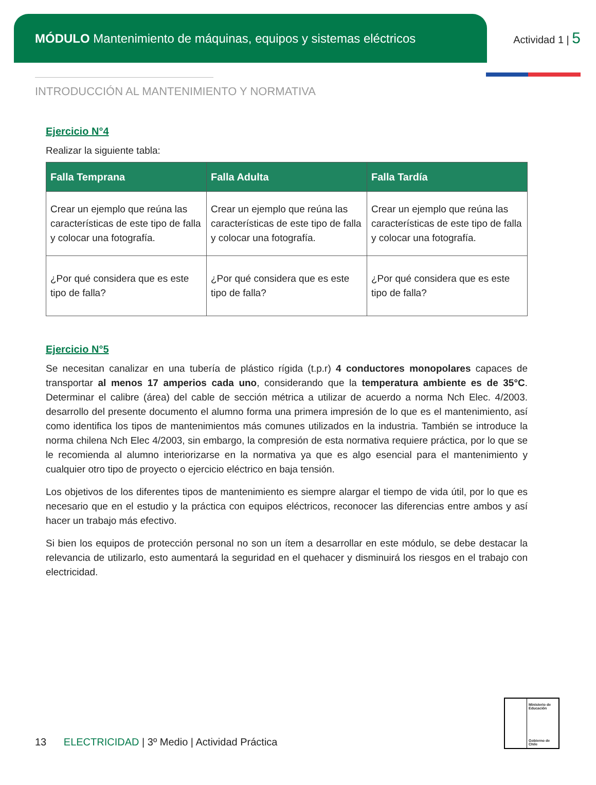MÓDULO Mantenimiento de máquinas, equipos y sistemas eléctricos
Actividad 1 | 5
INTRODUCCIÓN AL MANTENIMIENTO Y NORMATIVA
Ejercicio N°4
Realizar la siguiente tabla:
| Falla Temprana | Falla Adulta | Falla Tardía |
| --- | --- | --- |
| Crear un ejemplo que reúna las características de este tipo de falla y colocar una fotografía. | Crear un ejemplo que reúna las características de este tipo de falla y colocar una fotografía. | Crear un ejemplo que reúna las características de este tipo de falla y colocar una fotografía. |
| ¿Por qué considera que es este tipo de falla? | ¿Por qué considera que es este tipo de falla? | ¿Por qué considera que es este tipo de falla? |
Ejercicio N°5
Se necesitan canalizar en una tubería de plástico rígida (t.p.r) 4 conductores monopolares capaces de transportar al menos 17 amperios cada uno, considerando que la temperatura ambiente es de 35°C. Determinar el calibre (área) del cable de sección métrica a utilizar de acuerdo a norma Nch Elec. 4/2003. desarrollo del presente documento el alumno forma una primera impresión de lo que es el mantenimiento, así como identifica los tipos de mantenimientos más comunes utilizados en la industria. También se introduce la norma chilena Nch Elec 4/2003, sin embargo, la compresión de esta normativa requiere práctica, por lo que se le recomienda al alumno interiorizarse en la normativa ya que es algo esencial para el mantenimiento y cualquier otro tipo de proyecto o ejercicio eléctrico en baja tensión.
Los objetivos de los diferentes tipos de mantenimiento es siempre alargar el tiempo de vida útil, por lo que es necesario que en el estudio y la práctica con equipos eléctricos, reconocer las diferencias entre ambos y así hacer un trabajo más efectivo.
Si bien los equipos de protección personal no son un ítem a desarrollar en este módulo, se debe destacar la relevancia de utilizarlo, esto aumentará la seguridad en el quehacer y disminuirá los riesgos en el trabajo con electricidad.
13 ELECTRICIDAD | 3º Medio | Actividad Práctica
Ministerio de Educación
Gobierno de Chile